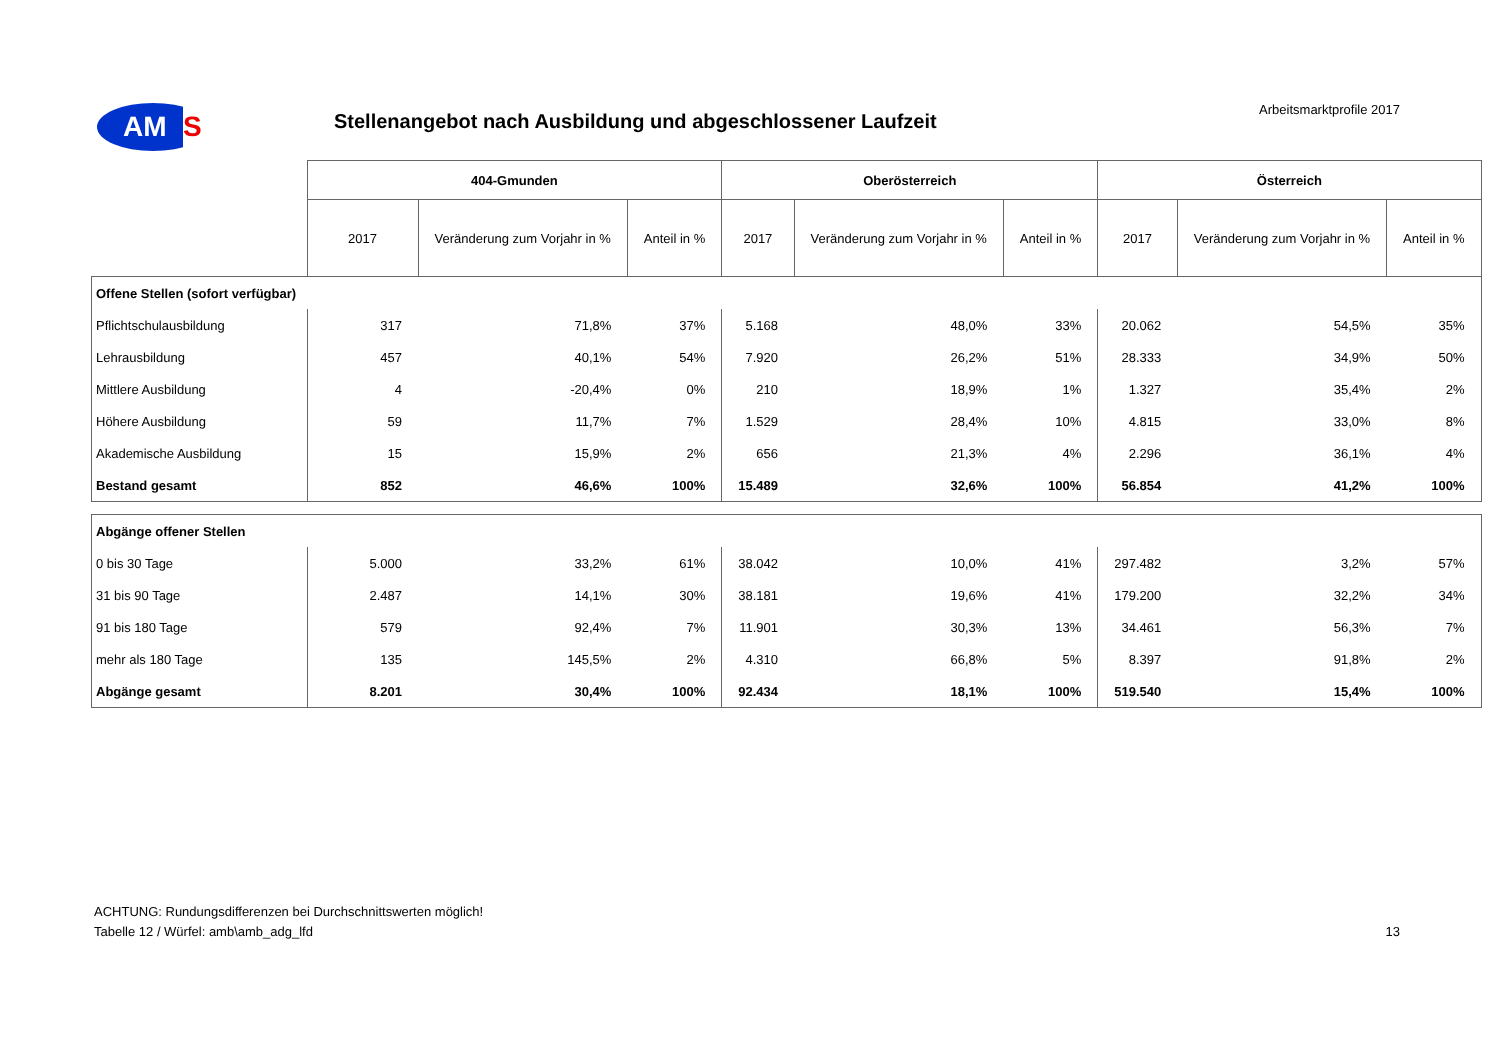AM
S
Arbeitsmarktprofile 2017
Stellenangebot nach Ausbildung und abgeschlossener Laufzeit
| | 404-Gmunden | | | Oberösterreich | | | Österreich | | |
| --- | --- | --- | --- | --- | --- | --- | --- | --- | --- |
| | 2017 | Veränderung zum Vorjahr in % | Anteil in % | 2017 | Veränderung zum Vorjahr in % | Anteil in % | 2017 | Veränderung zum Vorjahr in % | Anteil in % |
| Offene Stellen (sofort verfügbar) | | | | | | | | | |
| Pflichtschulausbildung | 317 | 71,8% | 37% | 5.168 | 48,0% | 33% | 20.062 | 54,5% | 35% |
| Lehrausbildung | 457 | 40,1% | 54% | 7.920 | 26,2% | 51% | 28.333 | 34,9% | 50% |
| Mittlere Ausbildung | 4 | -20,4% | 0% | 210 | 18,9% | 1% | 1.327 | 35,4% | 2% |
| Höhere Ausbildung | 59 | 11,7% | 7% | 1.529 | 28,4% | 10% | 4.815 | 33,0% | 8% |
| Akademische Ausbildung | 15 | 15,9% | 2% | 656 | 21,3% | 4% | 2.296 | 36,1% | 4% |
| Bestand gesamt | 852 | 46,6% | 100% | 15.489 | 32,6% | 100% | 56.854 | 41,2% | 100% |
| Abgänge offener Stellen | | | | | | | | | |
| 0 bis 30 Tage | 5.000 | 33,2% | 61% | 38.042 | 10,0% | 41% | 297.482 | 3,2% | 57% |
| 31 bis 90 Tage | 2.487 | 14,1% | 30% | 38.181 | 19,6% | 41% | 179.200 | 32,2% | 34% |
| 91 bis 180 Tage | 579 | 92,4% | 7% | 11.901 | 30,3% | 13% | 34.461 | 56,3% | 7% |
| mehr als 180 Tage | 135 | 145,5% | 2% | 4.310 | 66,8% | 5% | 8.397 | 91,8% | 2% |
| Abgänge gesamt | 8.201 | 30,4% | 100% | 92.434 | 18,1% | 100% | 519.540 | 15,4% | 100% |
ACHTUNG: Rundungsdifferenzen bei Durchschnittswerten möglich!
Tabelle 12 / Würfel: amb\amb_adg_lfd
13